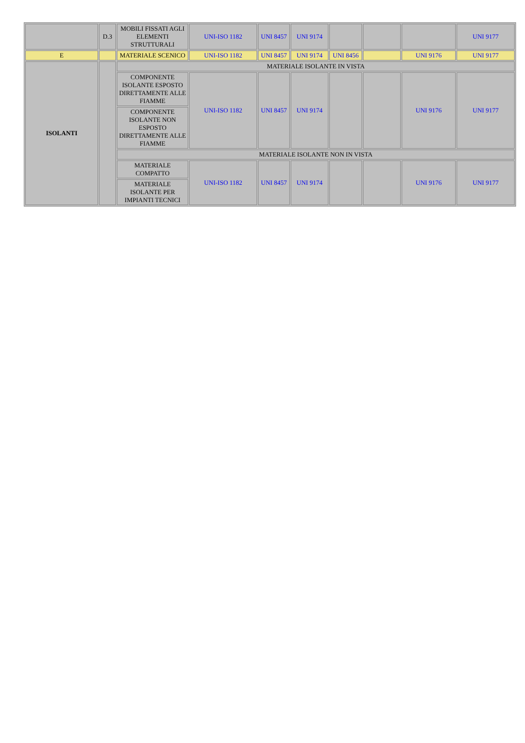| | D.3 | MOBILI FISSATI AGLI ELEMENTI STRUTTURALI | UNI-ISO 1182 | UNI 8457 | UNI 9174 | | | | UNI 9177 |
| E | | MATERIALE SCENICO | UNI-ISO 1182 | UNI 8457 | UNI 9174 | UNI 8456 | | UNI 9176 | UNI 9177 |
| ISOLANTI | | MATERIALE ISOLANTE IN VISTA | | | | | | | |
| | | COMPONENTE ISOLANTE ESPOSTO DIRETTAMENTE ALLE FIAMME | UNI-ISO 1182 | UNI 8457 | UNI 9174 | | | UNI 9176 | UNI 9177 |
| | | COMPONENTE ISOLANTE NON ESPOSTO DIRETTAMENTE ALLE FIAMME | | | | | | | |
| | | MATERIALE ISOLANTE NON IN VISTA | | | | | | | |
| | | MATERIALE COMPATTO | UNI-ISO 1182 | UNI 8457 | UNI 9174 | | | UNI 9176 | UNI 9177 |
| | | MATERIALE ISOLANTE PER IMPIANTI TECNICI | | | | | | | |